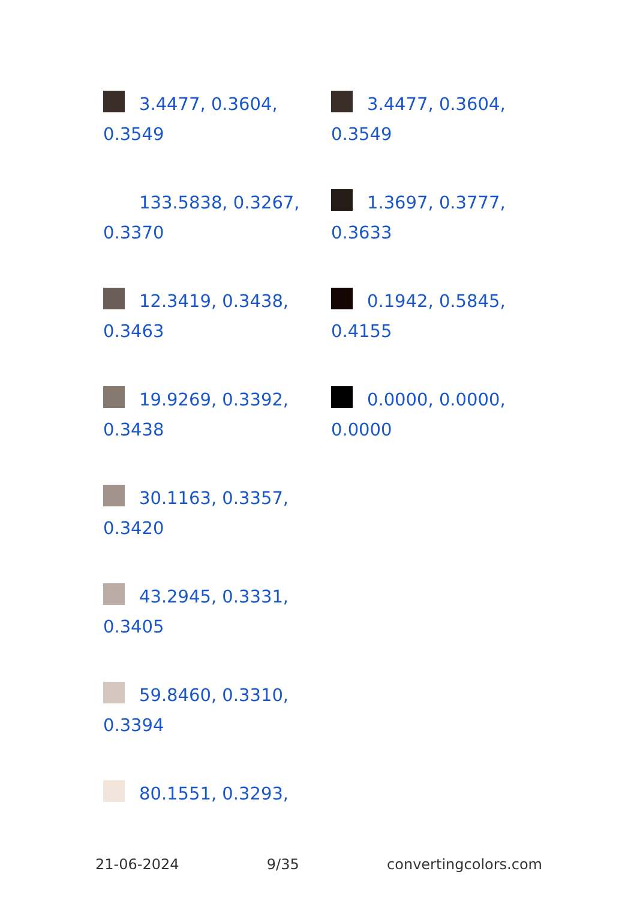3.4477, 0.3604,
0.3549
133.5838, 0.3267,
0.3370
12.3419, 0.3438,
0.3463
19.9269, 0.3392,
0.3438
30.1163, 0.3357,
0.3420
43.2945, 0.3331,
0.3405
59.8460, 0.3310,
0.3394
80.1551, 0.3293,
3.4477, 0.3604,
0.3549
1.3697, 0.3777,
0.3633
0.1942, 0.5845,
0.4155
0.0000, 0.0000,
0.0000
21-06-2024 9/35 convertingcolors.com